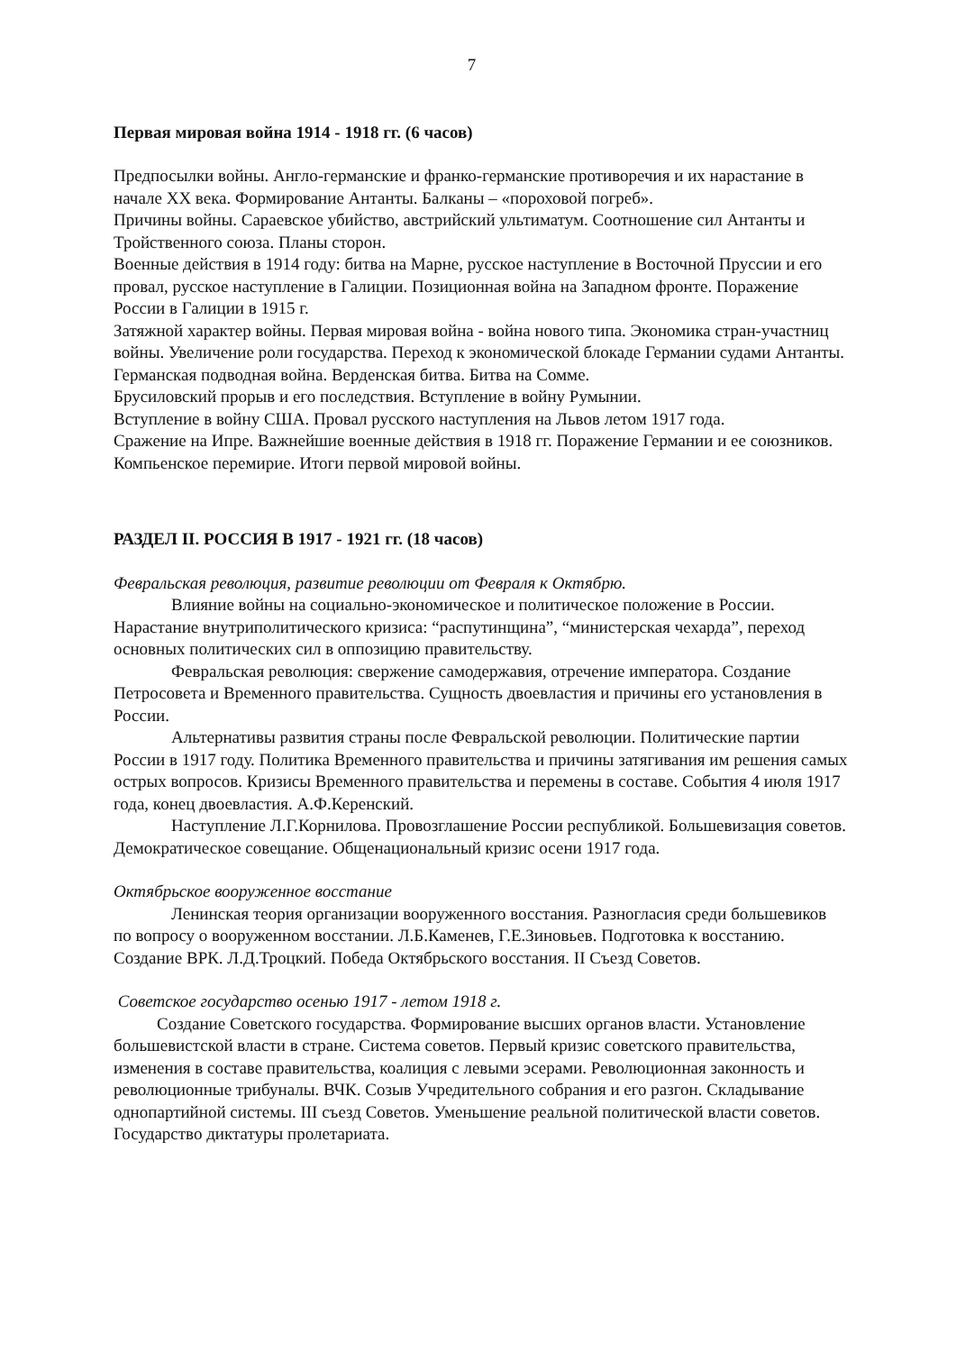7
Первая мировая война 1914 - 1918 гг. (6 часов)
Предпосылки войны. Англо-германские и франко-германские противоречия и их нарастание в начале XX века. Формирование Антанты. Балканы – «пороховой погреб».
Причины войны. Сараевское убийство, австрийский ультиматум. Соотношение сил Антанты и Тройственного союза. Планы сторон.
Военные действия в 1914 году: битва на Марне, русское наступление в Восточной Пруссии и его провал, русское наступление в Галиции. Позиционная война на Западном фронте. Поражение России в Галиции в 1915 г.
Затяжной характер войны. Первая мировая война - война нового типа. Экономика стран-участниц войны. Увеличение роли государства. Переход к экономической блокаде Германии судами Антанты. Германская подводная война. Верденская битва. Битва на Сомме.
Брусиловский прорыв и его последствия. Вступление в войну Румынии.
Вступление в войну США. Провал русского наступления на Львов летом 1917 года.
Сражение на Ипре. Важнейшие военные действия в 1918 гг. Поражение Германии и ее союзников. Компьенское перемирие. Итоги первой мировой войны.
РАЗДЕЛ II. РОССИЯ В 1917 - 1921 гг. (18 часов)
Февральская революция, развитие революции от Февраля к Октябрю.
Влияние войны на социально-экономическое и политическое положение в России. Нарастание внутриполитического кризиса: “распутинщина”, “министерская чехарда”, переход основных политических сил в оппозицию правительству.
Февральская революция: свержение самодержавия, отречение императора. Создание Петросовета и Временного правительства. Сущность двоевластия и причины его установления в России.
Альтернативы развития страны после Февральской революции. Политические партии России в 1917 году. Политика Временного правительства и причины затягивания им решения самых острых вопросов. Кризисы Временного правительства и перемены в составе. События 4 июля 1917 года, конец двоевластия. А.Ф.Керенский.
Наступление Л.Г.Корнилова. Провозглашение России республикой. Большевизация советов. Демократическое совещание. Общенациональный кризис осени 1917 года.
Октябрьское вооруженное восстание
Ленинская теория организации вооруженного восстания. Разногласия среди большевиков по вопросу о вооруженном восстании. Л.Б.Каменев, Г.Е.Зиновьев. Подготовка к восстанию. Создание ВРК. Л.Д.Троцкий. Победа Октябрьского восстания. II Съезд Советов.
Советское государство осенью 1917 - летом 1918 г.
Создание Советского государства. Формирование высших органов власти. Установление большевистской власти в стране. Система советов. Первый кризис советского правительства, изменения в составе правительства, коалиция с левыми эсерами. Революционная законность и революционные трибуналы. ВЧК. Созыв Учредительного собрания и его разгон. Складывание однопартийной системы. III съезд Советов. Уменьшение реальной политической власти советов. Государство диктатуры пролетариата.